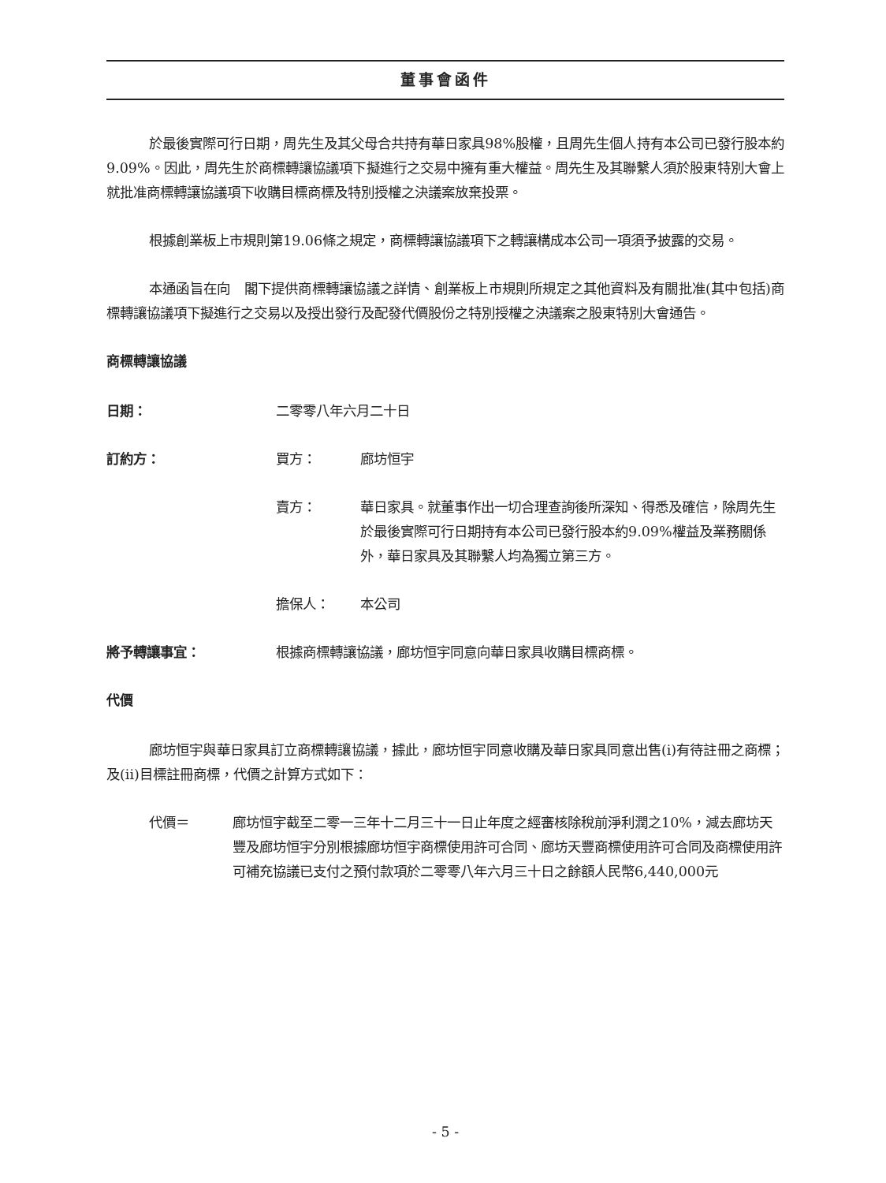董事會函件
於最後實際可行日期，周先生及其父母合共持有華日家具98%股權，且周先生個人持有本公司已發行股本約9.09%。因此，周先生於商標轉讓協議項下擬進行之交易中擁有重大權益。周先生及其聯繫人須於股東特別大會上就批准商標轉讓協議項下收購目標商標及特別授權之決議案放棄投票。
根據創業板上市規則第19.06條之規定，商標轉讓協議項下之轉讓構成本公司一項須予披露的交易。
本通函旨在向　閣下提供商標轉讓協議之詳情、創業板上市規則所規定之其他資料及有關批准(其中包括)商標轉讓協議項下擬進行之交易以及授出發行及配發代價股份之特別授權之決議案之股東特別大會通告。
商標轉讓協議
日期： 二零零八年六月二十日
訂約方： 買方： 廊坊恒宇
賣方： 華日家具。就董事作出一切合理查詢後所深知、得悉及確信，除周先生於最後實際可行日期持有本公司已發行股本約9.09%權益及業務關係外，華日家具及其聯繫人均為獨立第三方。
擔保人： 本公司
將予轉讓事宜： 根據商標轉讓協議，廊坊恒宇同意向華日家具收購目標商標。
代價
廊坊恒宇與華日家具訂立商標轉讓協議，據此，廊坊恒宇同意收購及華日家具同意出售(i)有待註冊之商標；及(ii)目標註冊商標，代價之計算方式如下：
代價＝ 廊坊恒宇截至二零一三年十二月三十一日止年度之經審核除稅前淨利潤之10%，減去廊坊天豐及廊坊恒宇分別根據廊坊恒宇商標使用許可合同、廊坊天豐商標使用許可合同及商標使用許可補充協議已支付之預付款項於二零零八年六月三十日之餘額人民幣6,440,000元
- 5 -